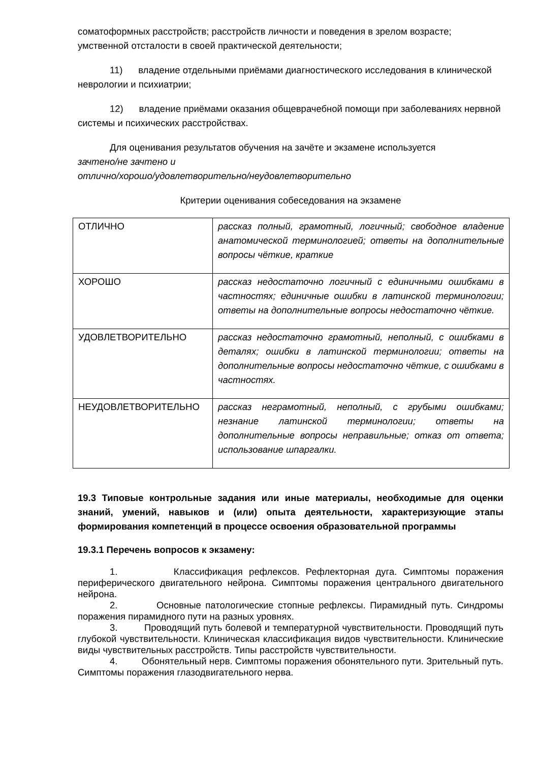соматоформных расстройств; расстройств личности и поведения в зрелом возрасте; умственной отсталости в своей практической деятельности;
11) владение отдельными приёмами диагностического исследования в клинической неврологии и психиатрии;
12) владение приёмами оказания общеврачебной помощи при заболеваниях нервной системы и психических расстройствах.
Для оценивания результатов обучения на зачёте и экзамене используется
зачтено/не зачтено и
отлично/хорошо/удовлетворительно/неудовлетворительно
Критерии оценивания собеседования на экзамене
| ОТЛИЧНО | рассказ полный, грамотный, логичный; свободное владение анатомической терминологией; ответы на дополнительные вопросы чёткие, краткие |
| ХОРОШО | рассказ недостаточно логичный с единичными ошибками в частностях; единичные ошибки в латинской терминологии; ответы на дополнительные вопросы недостаточно чёткие. |
| УДОВЛЕТВОРИТЕЛЬНО | рассказ недостаточно грамотный, неполный, с ошибками в деталях; ошибки в латинской терминологии; ответы на дополнительные вопросы недостаточно чёткие, с ошибками в частностях. |
| НЕУДОВЛЕТВОРИТЕЛЬНО | рассказ неграмотный, неполный, с грубыми ошибками; незнание латинской терминологии; ответы на дополнительные вопросы неправильные; отказ от ответа; использование шпаргалки. |
19.3 Типовые контрольные задания или иные материалы, необходимые для оценки знаний, умений, навыков и (или) опыта деятельности, характеризующие этапы формирования компетенций в процессе освоения образовательной программы
19.3.1 Перечень вопросов к экзамену:
1. Классификация рефлексов. Рефлекторная дуга. Симптомы поражения периферического двигательного нейрона. Симптомы поражения центрального двигательного нейрона.
2. Основные патологические стопные рефлексы. Пирамидный путь. Синдромы поражения пирамидного пути на разных уровнях.
3. Проводящий путь болевой и температурной чувствительности. Проводящий путь глубокой чувствительности. Клиническая классификация видов чувствительности. Клинические виды чувствительных расстройств. Типы расстройств чувствительности.
4. Обонятельный нерв. Симптомы поражения обонятельного пути. Зрительный путь. Симптомы поражения глазодвигательного нерва.